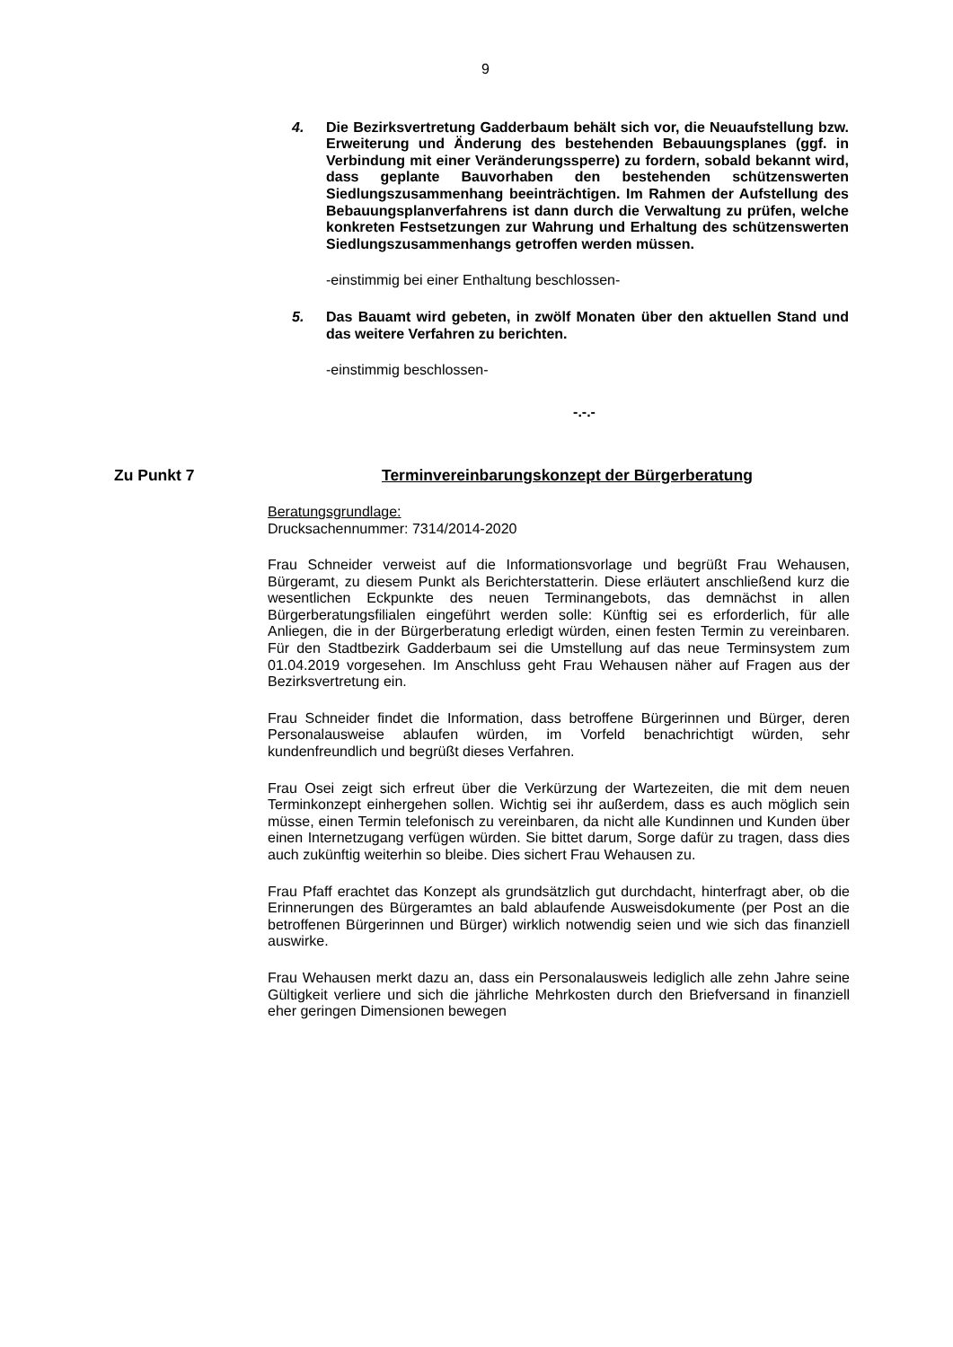9
4. Die Bezirksvertretung Gadderbaum behält sich vor, die Neuaufstellung bzw. Erweiterung und Änderung des bestehenden Bebauungsplanes (ggf. in Verbindung mit einer Veränderungssperre) zu fordern, sobald bekannt wird, dass geplante Bauvorhaben den bestehenden schützenswerten Siedlungszusammenhang beeinträchtigen. Im Rahmen der Aufstellung des Bebauungsplanverfahrens ist dann durch die Verwaltung zu prüfen, welche konkreten Festsetzungen zur Wahrung und Erhaltung des schützenswerten Siedlungszusammenhangs getroffen werden müssen.
-einstimmig bei einer Enthaltung beschlossen-
5. Das Bauamt wird gebeten, in zwölf Monaten über den aktuellen Stand und das weitere Verfahren zu berichten.
-einstimmig beschlossen-
-.-.-
Zu Punkt 7 Terminvereinbarungskonzept der Bürgerberatung
Beratungsgrundlage:
Drucksachennummer: 7314/2014-2020
Frau Schneider verweist auf die Informationsvorlage und begrüßt Frau Wehausen, Bürgeramt, zu diesem Punkt als Berichterstatterin. Diese erläutert anschließend kurz die wesentlichen Eckpunkte des neuen Terminangebots, das demnächst in allen Bürgerberatungsfilialen eingeführt werden solle: Künftig sei es erforderlich, für alle Anliegen, die in der Bürgerberatung erledigt würden, einen festen Termin zu vereinbaren. Für den Stadtbezirk Gadderbaum sei die Umstellung auf das neue Terminsystem zum 01.04.2019 vorgesehen. Im Anschluss geht Frau Wehausen näher auf Fragen aus der Bezirksvertretung ein.
Frau Schneider findet die Information, dass betroffene Bürgerinnen und Bürger, deren Personalausweise ablaufen würden, im Vorfeld benachrichtigt würden, sehr kundenfreundlich und begrüßt dieses Verfahren.
Frau Osei zeigt sich erfreut über die Verkürzung der Wartezeiten, die mit dem neuen Terminkonzept einhergehen sollen. Wichtig sei ihr außerdem, dass es auch möglich sein müsse, einen Termin telefonisch zu vereinbaren, da nicht alle Kundinnen und Kunden über einen Internetzugang verfügen würden. Sie bittet darum, Sorge dafür zu tragen, dass dies auch zukünftig weiterhin so bleibe. Dies sichert Frau Wehausen zu.
Frau Pfaff erachtet das Konzept als grundsätzlich gut durchdacht, hinterfragt aber, ob die Erinnerungen des Bürgeramtes an bald ablaufende Ausweisdokumente (per Post an die betroffenen Bürgerinnen und Bürger) wirklich notwendig seien und wie sich das finanziell auswirke.
Frau Wehausen merkt dazu an, dass ein Personalausweis lediglich alle zehn Jahre seine Gültigkeit verliere und sich die jährliche Mehrkosten durch den Briefversand in finanziell eher geringen Dimensionen bewegen